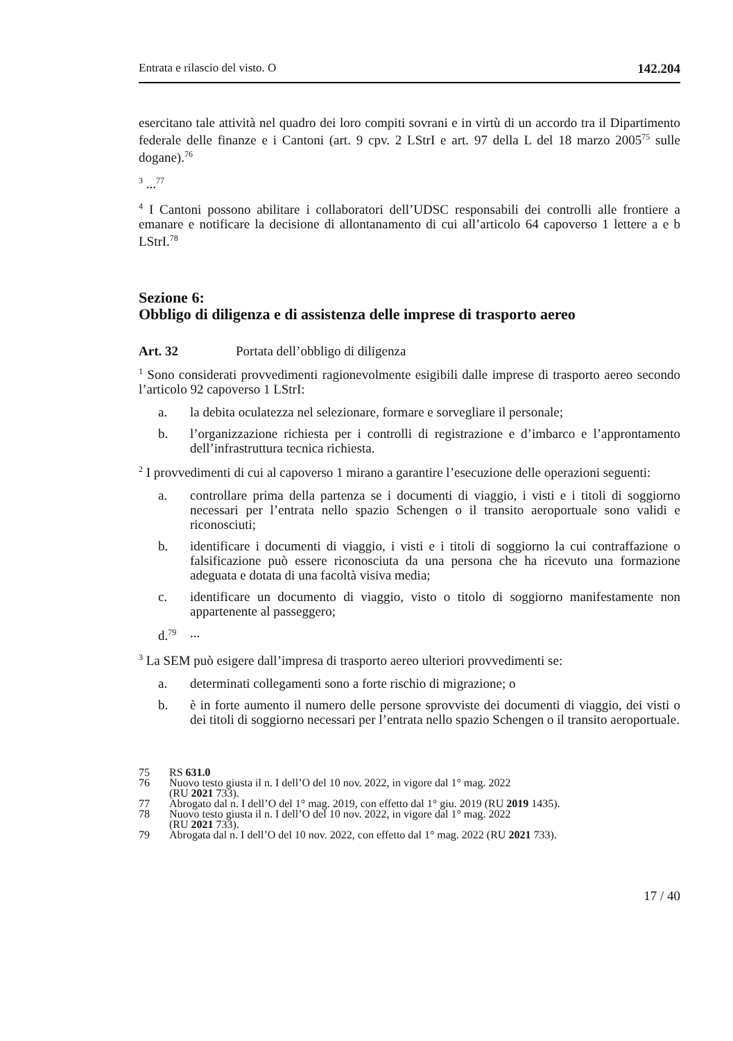Entrata e rilascio del visto. O 142.204
esercitano tale attività nel quadro dei loro compiti sovrani e in virtù di un accordo tra il Dipartimento federale delle finanze e i Cantoni (art. 9 cpv. 2 LStrI e art. 97 della L del 18 marzo 2005<sup>75</sup> sulle dogane).<sup>76</sup>
<sup>3</sup> ...<sup>77</sup>
<sup>4</sup> I Cantoni possono abilitare i collaboratori dell’UDSC responsabili dei controlli alle frontiere a emanare e notificare la decisione di allontanamento di cui all’articolo 64 capoverso 1 lettere a e b LStrI.<sup>78</sup>
Sezione 6:
Obbligo di diligenza e di assistenza delle imprese di trasporto aereo
Art. 32 Portata dell’obbligo di diligenza
<sup>1</sup> Sono considerati provvedimenti ragionevolmente esigibili dalle imprese di trasporto aereo secondo l’articolo 92 capoverso 1 LStrI:
a. la debita oculatezza nel selezionare, formare e sorvegliare il personale;
b. l’organizzazione richiesta per i controlli di registrazione e d’imbarco e l’approntamento dell’infrastruttura tecnica richiesta.
<sup>2</sup> I provvedimenti di cui al capoverso 1 mirano a garantire l’esecuzione delle operazioni seguenti:
a. controllare prima della partenza se i documenti di viaggio, i visti e i titoli di soggiorno necessari per l’entrata nello spazio Schengen o il transito aeroportuale sono validi e riconosciuti;
b. identificare i documenti di viaggio, i visti e i titoli di soggiorno la cui contraffazione o falsificazione può essere riconosciuta da una persona che ha ricevuto una formazione adeguata e dotata di una facoltà visiva media;
c. identificare un documento di viaggio, visto o titolo di soggiorno manifestamente non appartenente al passeggero;
d.<sup>79</sup>...
<sup>3</sup> La SEM può esigere dall’impresa di trasporto aereo ulteriori provvedimenti se:
a. determinati collegamenti sono a forte rischio di migrazione; o
b. è in forte aumento il numero delle persone sprovviste dei documenti di viaggio, dei visti o dei titoli di soggiorno necessari per l’entrata nello spazio Schengen o il transito aeroportuale.
75 RS 631.0
76 Nuovo testo giusta il n. I dell’O del 10 nov. 2022, in vigore dal 1° mag. 2022
(RU 2021 733).
77 Abrogato dal n. I dell’O del 1° mag. 2019, con effetto dal 1° giu. 2019 (RU 2019 1435).
78 Nuovo testo giusta il n. I dell’O del 10 nov. 2022, in vigore dal 1° mag. 2022
(RU 2021 733).
79 Abrogata dal n. I dell’O del 10 nov. 2022, con effetto dal 1° mag. 2022 (RU 2021 733).
17 / 40